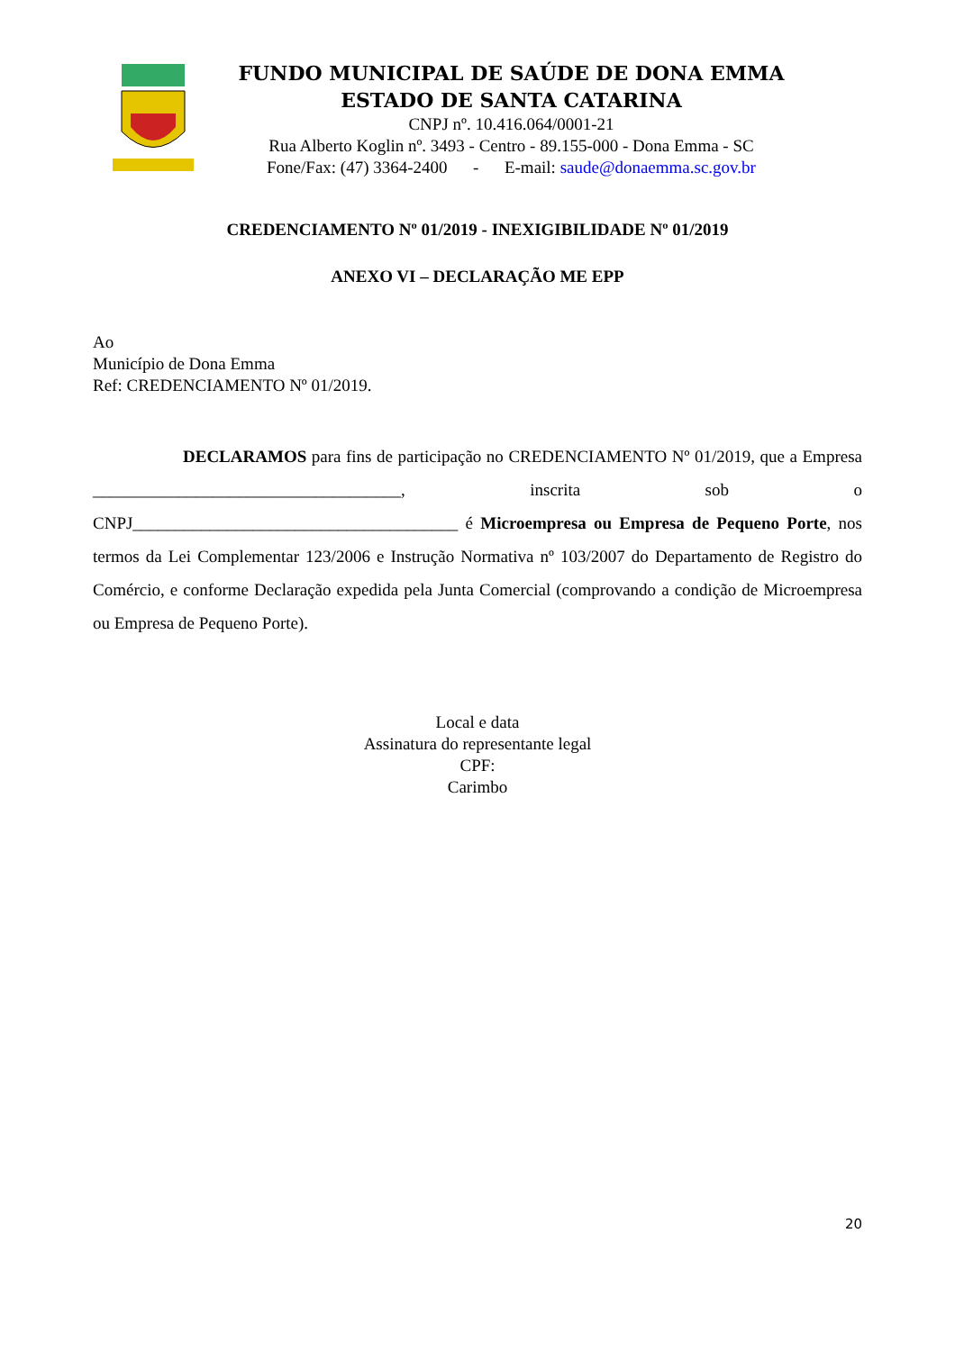FUNDO MUNICIPAL DE SAÚDE DE DONA EMMA
ESTADO DE SANTA CATARINA
CNPJ nº. 10.416.064/0001-21
Rua Alberto Koglin nº. 3493 - Centro - 89.155-000 - Dona Emma - SC
Fone/Fax: (47) 3364-2400 - E-mail: saude@donaemma.sc.gov.br
CREDENCIAMENTO Nº 01/2019 - INEXIGIBILIDADE Nº 01/2019
ANEXO VI – DECLARAÇÃO ME EPP
Ao
Município de Dona Emma
Ref: CREDENCIAMENTO Nº 01/2019.
DECLARAMOS para fins de participação no CREDENCIAMENTO Nº 01/2019, que a Empresa ____________________________________, inscrita sob o CNPJ______________________________________ é Microempresa ou Empresa de Pequeno Porte, nos termos da Lei Complementar 123/2006 e Instrução Normativa nº 103/2007 do Departamento de Registro do Comércio, e conforme Declaração expedida pela Junta Comercial (comprovando a condição de Microempresa ou Empresa de Pequeno Porte).
Local e data
Assinatura do representante legal
CPF:
Carimbo
20